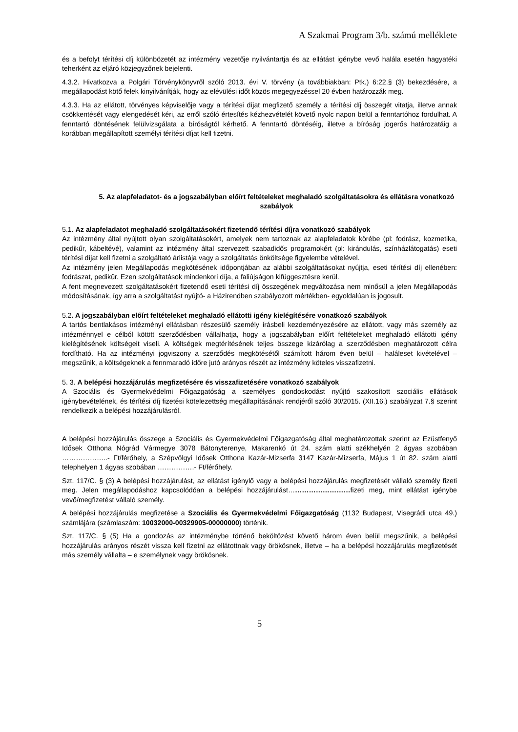A Szakmai Program 3/b. számú melléklete
és a befolyt térítési díj különbözetét az intézmény vezetője nyilvántartja és az ellátást igénybe vevő halála esetén hagyatéki teherként az eljáró közjegyzőnek bejelenti.
4.3.2. Hivatkozva a Polgári Törvénykönyvről szóló 2013. évi V. törvény (a továbbiakban: Ptk.) 6:22.§ (3) bekezdésére, a megállapodást kötő felek kinyilvánítják, hogy az elévülési időt közös megegyezéssel 20 évben határozzák meg.
4.3.3. Ha az ellátott, törvényes képviselője vagy a térítési díjat megfizető személy a térítési díj összegét vitatja, illetve annak csökkentését vagy elengedését kéri, az erről szóló értesítés kézhezvételét követő nyolc napon belül a fenntartóhoz fordulhat. A fenntartó döntésének felülvizsgálata a bíróságtól kérhető. A fenntartó döntéséig, illetve a bíróság jogerős határozatáig a korábban megállapított személyi térítési díjat kell fizetni.
5. Az alapfeladatot- és a jogszabályban előírt feltételeket meghaladó szolgáltatásokra és ellátásra vonatkozó szabályok
5.1. Az alapfeladatot meghaladó szolgáltatásokért fizetendő térítési díjra vonatkozó szabályok
Az intézmény által nyújtott olyan szolgáltatásokért, amelyek nem tartoznak az alapfeladatok körébe (pl: fodrász, kozmetika, pedikűr, kábeltévé), valamint az intézmény által szervezett szabadidős programokért (pl: kirándulás, színházlátogatás) eseti térítési díjat kell fizetni a szolgáltató árlistája vagy a szolgáltatás önköltsége figyelembe vételével.
Az intézmény jelen Megállapodás megkötésének időpontjában az alábbi szolgáltatásokat nyújtja, eseti térítési díj ellenében: fodrászat, pedikűr. Ezen szolgáltatások mindenkori díja, a faliújságon kifüggesztésre kerül.
A fent megnevezett szolgáltatásokért fizetendő eseti térítési díj összegének megváltozása nem minősül a jelen Megállapodás módosításának, így arra a szolgáltatást nyújtó- a Házirendben szabályozott mértékben- egyoldalúan is jogosult.
5.2. A jogszabályban előírt feltételeket meghaladó ellátotti igény kielégítésére vonatkozó szabályok
A tartós bentlakásos intézményi ellátásban részesülő személy írásbeli kezdeményezésére az ellátott, vagy más személy az intézménnyel e célból kötött szerződésben vállalhatja, hogy a jogszabályban előírt feltételeket meghaladó ellátotti igény kielégítésének költségeit viseli. A költségek megtérítésének teljes összege kizárólag a szerződésben meghatározott célra fordítható. Ha az intézményi jogviszony a szerződés megkötésétől számított három éven belül – haláleset kivételével – megszűnik, a költségeknek a fennmaradó időre jutó arányos részét az intézmény köteles visszafizetni.
5. 3. A belépési hozzájárulás megfizetésére és visszafizetésére vonatkozó szabályok
A Szociális és Gyermekvédelmi Főigazgatóság a személyes gondoskodást nyújtó szakosított szociális ellátások igénybevételének, és térítési díj fizetési kötelezettség megállapításának rendjéről szóló 30/2015. (XII.16.) szabályzat 7.§ szerint rendelkezik a belépési hozzájárulásról.
A belépési hozzájárulás összege a Szociális és Gyermekvédelmi Főigazgatóság által meghatározottak szerint az Ezüstfenyő Idősek Otthona Nógrád Vármegye 3078 Bátonyterenye, Makarenkó út 24. szám alatti székhelyén 2 ágyas szobában ………………..- Ft/férőhely, a Szépvölgyi Idősek Otthona Kazár-Mizserfa 3147 Kazár-Mizserfa, Május 1 út 82. szám alatti telephelyen 1 ágyas szobában …………….- Ft/férőhely.
Szt. 117/C. § (3) A belépési hozzájárulást, az ellátást igénylő vagy a belépési hozzájárulás megfizetését vállaló személy fizeti meg. Jelen megállapodáshoz kapcsolódóan a belépési hozzájárulást………………………fizeti meg, mint ellátást igénybe vevő/megfizetést vállaló személy.
A belépési hozzájárulás megfizetése a Szociális és Gyermekvédelmi Főigazgatóság (1132 Budapest, Visegrádi utca 49.) számlájára (számlaszám: 10032000-00329905-00000000) történik.
Szt. 117/C. § (5) Ha a gondozás az intézménybe történő beköltözést követő három éven belül megszűnik, a belépési hozzájárulás arányos részét vissza kell fizetni az ellátottnak vagy örökösnek, illetve – ha a belépési hozzájárulás megfizetését más személy vállalta – e személynek vagy örökösnek.
5